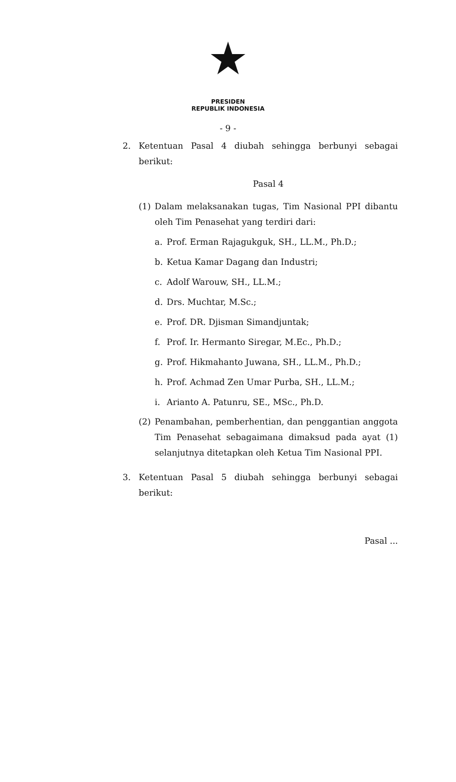★
PRESIDEN
REPUBLIK INDONESIA
- 9 -
2. Ketentuan Pasal 4 diubah sehingga berbunyi sebagai berikut:
Pasal 4
(1) Dalam melaksanakan tugas, Tim Nasional PPI dibantu oleh Tim Penasehat yang terdiri dari:
a. Prof. Erman Rajagukguk, SH., LL.M., Ph.D.;
b. Ketua Kamar Dagang dan Industri;
c. Adolf Warouw, SH., LL.M.;
d. Drs. Muchtar, M.Sc.;
e. Prof. DR. Djisman Simandjuntak;
f. Prof. Ir. Hermanto Siregar, M.Ec., Ph.D.;
g. Prof. Hikmahanto Juwana, SH., LL.M., Ph.D.;
h. Prof. Achmad Zen Umar Purba, SH., LL.M.;
i. Arianto A. Patunru, SE., MSc., Ph.D.
(2) Penambahan, pemberhentian, dan penggantian anggota Tim Penasehat sebagaimana dimaksud pada ayat (1) selanjutnya ditetapkan oleh Ketua Tim Nasional PPI.
3. Ketentuan Pasal 5 diubah sehingga berbunyi sebagai berikut:
Pasal ...